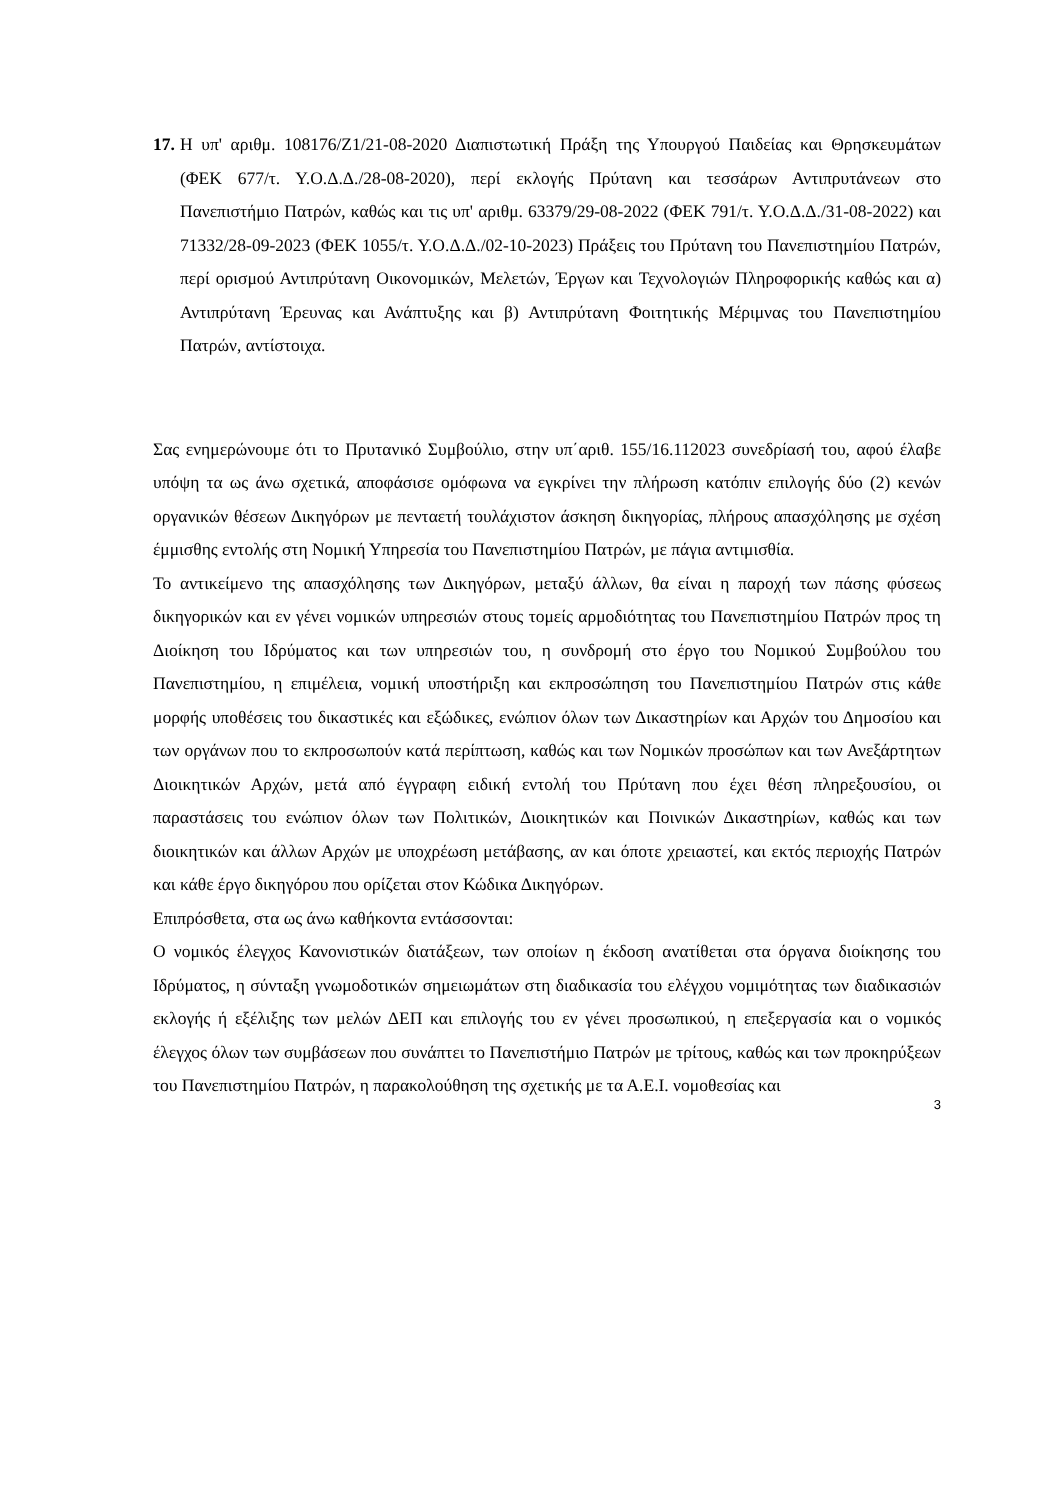17.
Η υπ' αριθμ. 108176/Ζ1/21-08-2020 Διαπιστωτική Πράξη της Υπουργού Παιδείας και Θρησκευμάτων (ΦΕΚ 677/τ. Υ.Ο.Δ.Δ./28-08-2020), περί εκλογής Πρύτανη και τεσσάρων Αντιπρυτάνεων στο Πανεπιστήμιο Πατρών, καθώς και τις υπ' αριθμ. 63379/29-08-2022 (ΦΕΚ 791/τ. Υ.Ο.Δ.Δ./31-08-2022) και 71332/28-09-2023 (ΦΕΚ 1055/τ. Υ.Ο.Δ.Δ./02-10-2023) Πράξεις του Πρύτανη του Πανεπιστημίου Πατρών, περί ορισμού Αντιπρύτανη Οικονομικών, Μελετών, Έργων και Τεχνολογιών Πληροφορικής καθώς και α) Αντιπρύτανη Έρευνας και Ανάπτυξης και β) Αντιπρύτανη Φοιτητικής Μέριμνας του Πανεπιστημίου Πατρών, αντίστοιχα.
Σας ενημερώνουμε ότι το Πρυτανικό Συμβούλιο, στην υπ΄αριθ. 155/16.112023 συνεδρίασή του, αφού έλαβε υπόψη τα ως άνω σχετικά, αποφάσισε ομόφωνα να εγκρίνει την πλήρωση κατόπιν επιλογής δύο (2) κενών οργανικών θέσεων Δικηγόρων με πενταετή τουλάχιστον άσκηση δικηγορίας, πλήρους απασχόλησης με σχέση έμμισθης εντολής στη Νομική Υπηρεσία του Πανεπιστημίου Πατρών, με πάγια αντιμισθία.
Το αντικείμενο της απασχόλησης των Δικηγόρων, μεταξύ άλλων, θα είναι η παροχή των πάσης φύσεως δικηγορικών και εν γένει νομικών υπηρεσιών στους τομείς αρμοδιότητας του Πανεπιστημίου Πατρών προς τη Διοίκηση του Ιδρύματος και των υπηρεσιών του, η συνδρομή στο έργο του Νομικού Συμβούλου του Πανεπιστημίου, η επιμέλεια, νομική υποστήριξη και εκπροσώπηση του Πανεπιστημίου Πατρών στις κάθε μορφής υποθέσεις του δικαστικές και εξώδικες, ενώπιον όλων των Δικαστηρίων και Αρχών του Δημοσίου και των οργάνων που το εκπροσωπούν κατά περίπτωση, καθώς και των Νομικών προσώπων και των Ανεξάρτητων Διοικητικών Αρχών, μετά από έγγραφη ειδική εντολή του Πρύτανη που έχει θέση πληρεξουσίου, οι παραστάσεις του ενώπιον όλων των Πολιτικών, Διοικητικών και Ποινικών Δικαστηρίων, καθώς και των διοικητικών και άλλων Αρχών με υποχρέωση μετάβασης, αν και όποτε χρειαστεί, και εκτός περιοχής Πατρών και κάθε έργο δικηγόρου που ορίζεται στον Κώδικα Δικηγόρων.
Επιπρόσθετα, στα ως άνω καθήκοντα εντάσσονται:
Ο νομικός έλεγχος Κανονιστικών διατάξεων, των οποίων η έκδοση ανατίθεται στα όργανα διοίκησης του Ιδρύματος, η σύνταξη γνωμοδοτικών σημειωμάτων στη διαδικασία του ελέγχου νομιμότητας των διαδικασιών εκλογής ή εξέλιξης των μελών ΔΕΠ και επιλογής του εν γένει προσωπικού, η επεξεργασία και ο νομικός έλεγχος όλων των συμβάσεων που συνάπτει το Πανεπιστήμιο Πατρών με τρίτους, καθώς και των προκηρύξεων του Πανεπιστημίου Πατρών, η παρακολούθηση της σχετικής με τα Α.Ε.Ι. νομοθεσίας και
3